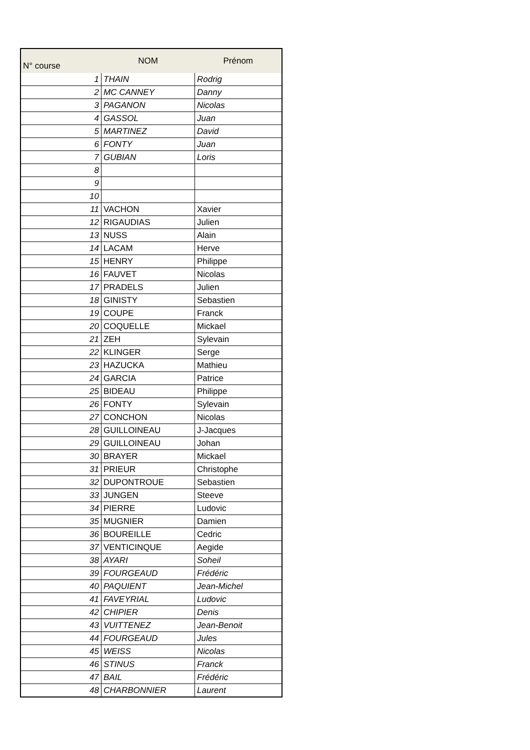| N° course | NOM | Prénom |
| --- | --- | --- |
| 1 | THAIN | Rodrig |
| 2 | MC CANNEY | Danny |
| 3 | PAGANON | Nicolas |
| 4 | GASSOL | Juan |
| 5 | MARTINEZ | David |
| 6 | FONTY | Juan |
| 7 | GUBIAN | Loris |
| 8 | | |
| 9 | | |
| 10 | | |
| 11 | VACHON | Xavier |
| 12 | RIGAUDIAS | Julien |
| 13 | NUSS | Alain |
| 14 | LACAM | Herve |
| 15 | HENRY | Philippe |
| 16 | FAUVET | Nicolas |
| 17 | PRADELS | Julien |
| 18 | GINISTY | Sebastien |
| 19 | COUPE | Franck |
| 20 | COQUELLE | Mickael |
| 21 | ZEH | Sylevain |
| 22 | KLINGER | Serge |
| 23 | HAZUCKA | Mathieu |
| 24 | GARCIA | Patrice |
| 25 | BIDEAU | Philippe |
| 26 | FONTY | Sylevain |
| 27 | CONCHON | Nicolas |
| 28 | GUILLOINEAU | J-Jacques |
| 29 | GUILLOINEAU | Johan |
| 30 | BRAYER | Mickael |
| 31 | PRIEUR | Christophe |
| 32 | DUPONTROUE | Sebastien |
| 33 | JUNGEN | Steeve |
| 34 | PIERRE | Ludovic |
| 35 | MUGNIER | Damien |
| 36 | BOUREILLE | Cedric |
| 37 | VENTICINQUE | Aegide |
| 38 | AYARI | Soheil |
| 39 | FOURGEAUD | Frédéric |
| 40 | PAQUIENT | Jean-Michel |
| 41 | FAVEYRIAL | Ludovic |
| 42 | CHIPIER | Denis |
| 43 | VUITTENEZ | Jean-Benoit |
| 44 | FOURGEAUD | Jules |
| 45 | WEISS | Nicolas |
| 46 | STINUS | Franck |
| 47 | BAIL | Frédéric |
| 48 | CHARBONNIER | Laurent |